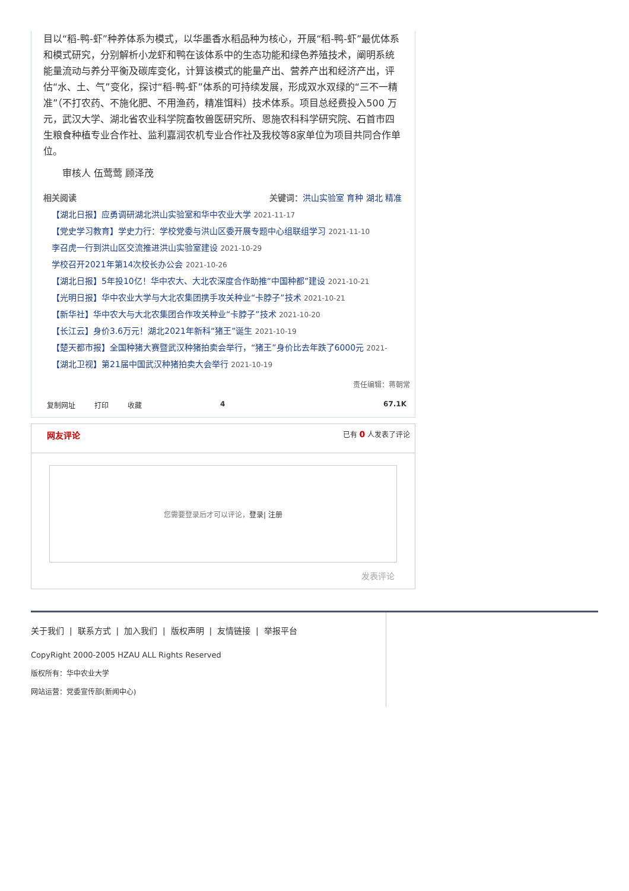目以“稻-鸭-虾”种养体系为模式，以华墨香水稻品种为核心，开展“稻-鸭-虾”最优体系和模式研究，分别解析小龙虾和鸭在该体系中的生态功能和绿色养殖技术，阐明系统能量流动与养分平衡及碳库变化，计算该模式的能量产出、营养产出和经济产出，评估“水、土、气”变化，探讨“稻-鸭-虾”体系的可持续发展，形成双水双绿的“三不一精准”（不打农药、不施化肥、不用渔药，精准饵料）技术体系。项目总经费投入500 万元，武汉大学、湖北省农业科学院畜牧兽医研究所、恩施农科科学研究院、石首市四生粮食种植专业合作社、监利嘉润农机专业合作社及我校等8家单位为项目共同合作单位。
审核人 伍莺莺 顾泽茂
相关阅读 关键词：洪山实验室 育种 湖北 精准
【湖北日报】应勇调研湖北洪山实验室和华中农业大学 2021-11-17
【党史学习教育】学史力行：学校党委与洪山区委开展专题中心组联组学习 2021-11-10
李召虎一行到洪山区交流推进洪山实验室建设 2021-10-29
学校召开2021年第14次校长办公会 2021-10-26
【湖北日报】5年投10亿！华中农大、大北农深度合作助推“中国种都”建设 2021-10-21
【光明日报】华中农业大学与大北农集团携手攻关种业“卡脖子”技术 2021-10-21
【新华社】华中农大与大北农集团合作攻关种业“卡脖子”技术 2021-10-20
【长江云】身价3.6万元！湖北2021年新科“猪王”诞生 2021-10-19
【楚天都市报】全国种猪大赛暨武汉种猪拍卖会举行，“猪王”身价比去年跌了6000元 2021-
【湖北卫视】第21届中国武汉种猪拍卖大会举行 2021-10-19
责任编辑：蒋朝常
复制网址 打印 收藏 4 67.1K
网友评论 已有 0 人发表了评论
您需要登录后才可以评论， 登录| 注册
发表评论
关于我们 | 联系方式 | 加入我们 | 版权声明 | 友情链接 | 举报平台
CopyRight 2000-2005 HZAU ALL Rights Reserved
版权所有：华中农业大学
网站运营：党委宣传部(新闻中心)